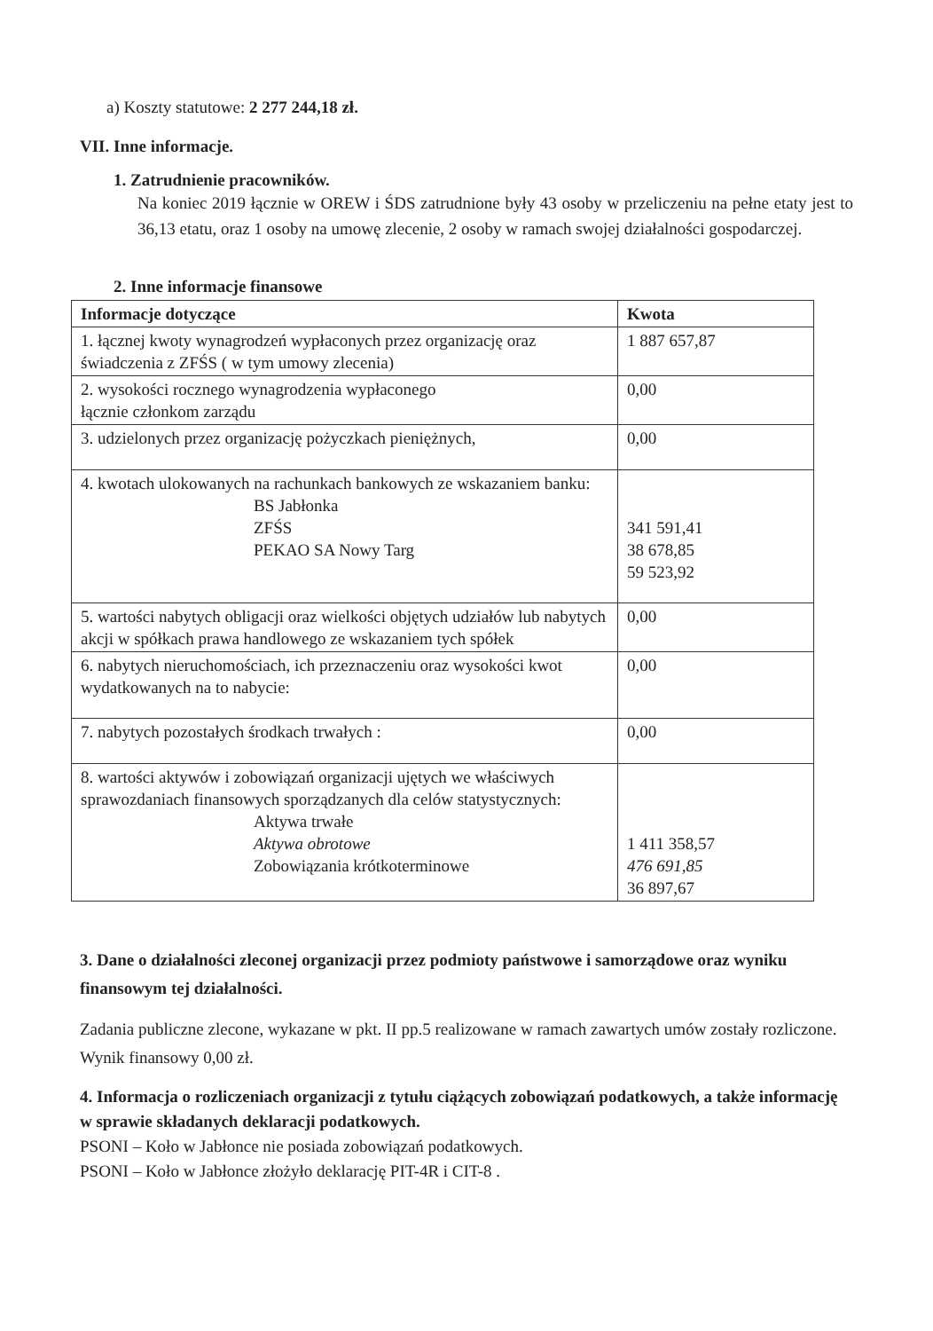a) Koszty statutowe: 2 277 244,18 zł.
VII. Inne informacje.
1. Zatrudnienie pracowników.
Na koniec 2019 łącznie w OREW i ŚDS zatrudnione były 43 osoby w przeliczeniu na pełne etaty jest to 36,13 etatu, oraz 1 osoby na umowę zlecenie, 2 osoby w ramach swojej działalności gospodarczej.
2. Inne informacje finansowe
| Informacje dotyczące | Kwota |
| --- | --- |
| 1. łącznej kwoty wynagrodzeń wypłaconych przez organizację oraz świadczenia z ZFŚS ( w tym umowy zlecenia) | 1 887 657,87 |
| 2. wysokości rocznego wynagrodzenia wypłaconego łącznie członkom zarządu | 0,00 |
| 3. udzielonych przez organizację pożyczkach pieniężnych, | 0,00 |
| 4. kwotach ulokowanych na rachunkach bankowych ze wskazaniem banku: BS Jabłonka ZFŚS PEKAO SA Nowy Targ | 341 591,41 38 678,85 59 523,92 |
| 5. wartości nabytych obligacji oraz wielkości objętych udziałów lub nabytych akcji w spółkach prawa handlowego ze wskazaniem tych spółek | 0,00 |
| 6. nabytych nieruchomościach, ich przeznaczeniu oraz wysokości kwot wydatkowanych na to nabycie: | 0,00 |
| 7. nabytych pozostałych środkach trwałych : | 0,00 |
| 8. wartości aktywów i zobowiązań organizacji ujętych we właściwych sprawozdaniach finansowych sporządzanych dla celów statystycznych: Aktywa trwałe Aktywa obrotowe Zobowiązania krótkoterminowe | 1 411 358,57 476 691,85 36 897,67 |
3. Dane o działalności zleconej organizacji przez podmioty państwowe i samorządowe oraz wyniku finansowym tej działalności.
Zadania publiczne zlecone, wykazane w pkt. II pp.5 realizowane w ramach zawartych umów zostały rozliczone. Wynik finansowy 0,00 zł.
4. Informacja o rozliczeniach organizacji z tytułu ciążących zobowiązań podatkowych, a także informację w sprawie składanych deklaracji podatkowych.
PSONI – Koło w Jabłonce nie posiada zobowiązań podatkowych.
PSONI – Koło w Jabłonce złożyło deklarację PIT-4R i CIT-8 .